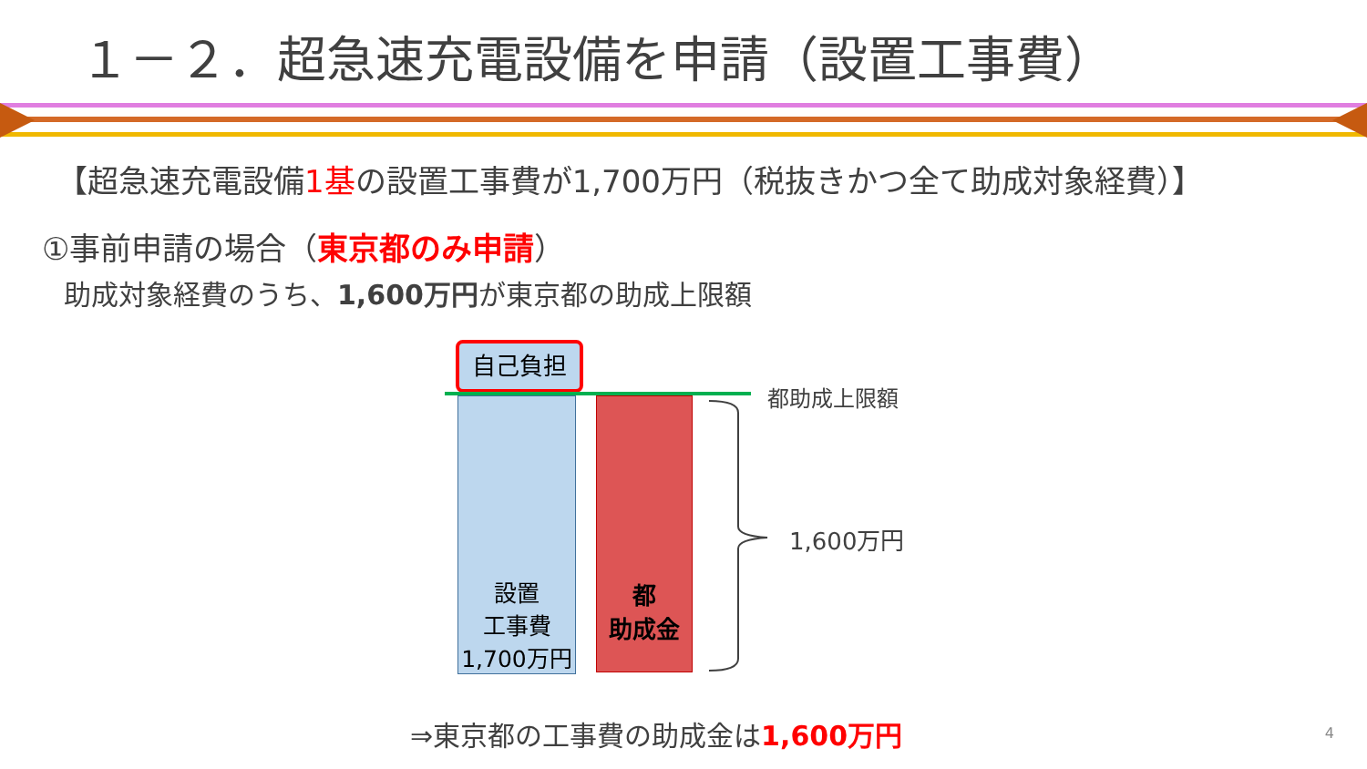１－２．超急速充電設備を申請（設置工事費）
【超急速充電設備1基の設置工事費が1,700万円（税抜きかつ全て助成対象経費）】
①事前申請の場合（東京都のみ申請）
助成対象経費のうち、1,600万円が東京都の助成上限額
自己負担
設置
工事費
1,700万円
都
助成金
都助成上限額
1,600万円
⇒東京都の工事費の助成金は1,600万円
4